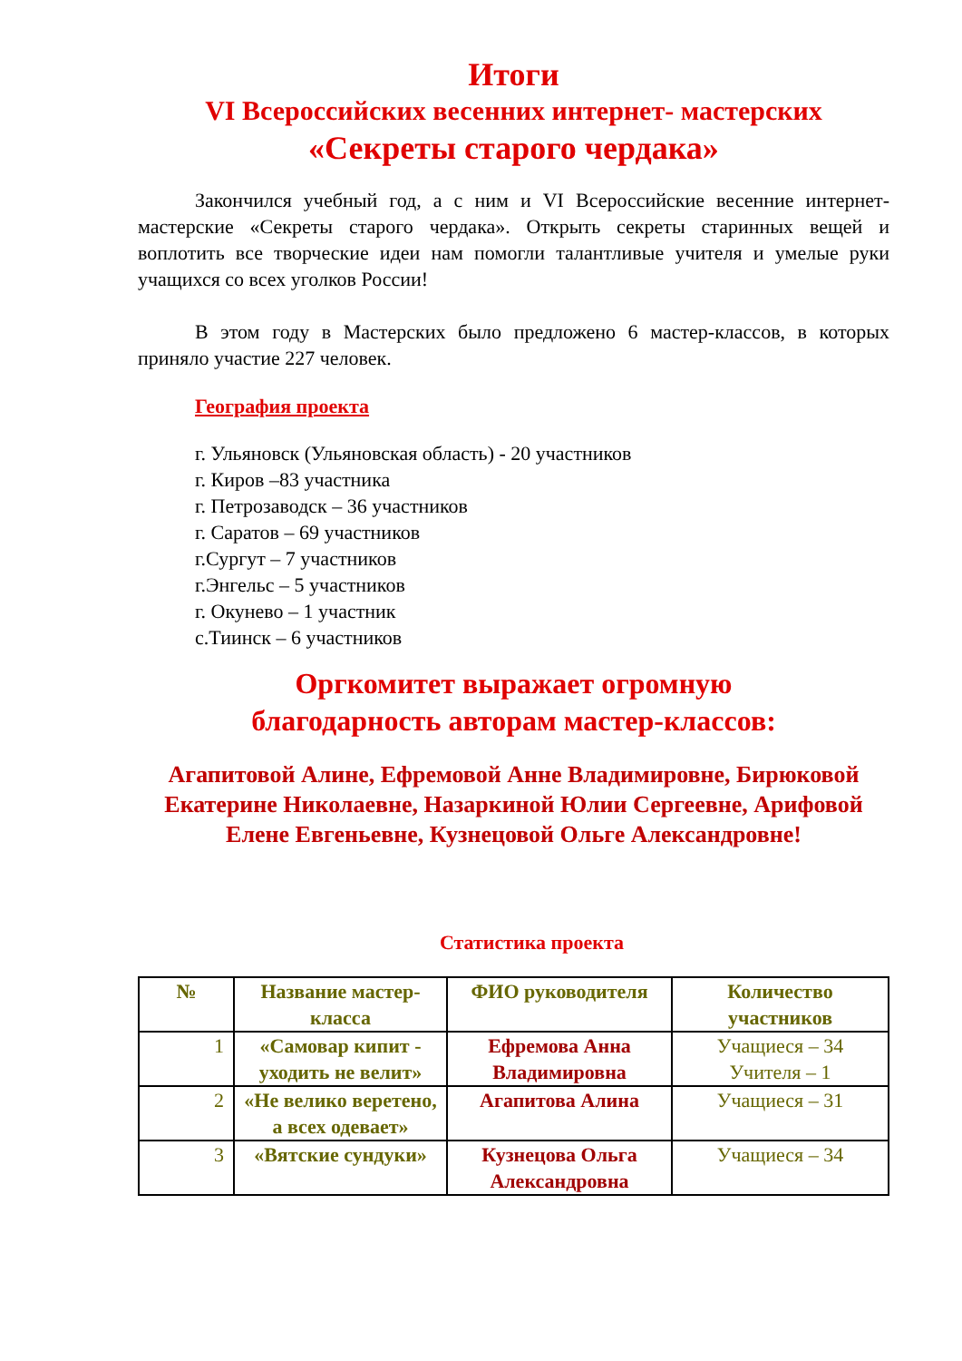Итоги
VI Всероссийских весенних интернет- мастерских
«Секреты старого чердака»
Закончился учебный год, а с ним и VI Всероссийские весенние интернет-мастерские «Секреты старого чердака». Открыть секреты старинных вещей и воплотить все творческие идеи нам помогли талантливые учителя и умелые руки учащихся со всех уголков России!
В этом году в Мастерских было предложено 6 мастер-классов, в которых приняло участие 227 человек.
География проекта
г. Ульяновск (Ульяновская область) - 20 участников
г. Киров –83 участника
г. Петрозаводск – 36 участников
г. Саратов – 69 участников
г.Сургут – 7 участников
г.Энгельс – 5 участников
г. Окунево – 1 участник
с.Тиинск – 6 участников
Оргкомитет выражает огромную
благодарность авторам мастер-классов:
Агапитовой Алине, Ефремовой Анне Владимировне, Бирюковой Екатерине Николаевне, Назаркиной Юлии Сергеевне, Арифовой Елене Евгеньевне, Кузнецовой Ольге Александровне!
Статистика проекта
| № | Название мастер-класса | ФИО руководителя | Количество участников |
| --- | --- | --- | --- |
| 1 | «Самовар кипит - уходить не велит» | Ефремова Анна Владимировна | Учащиеся – 34 Учителя – 1 |
| 2 | «Не велико веретено, а всех одевает» | Агапитова Алина | Учащиеся – 31 |
| 3 | «Вятские сундуки» | Кузнецова Ольга Александровна | Учащиеся – 34 |